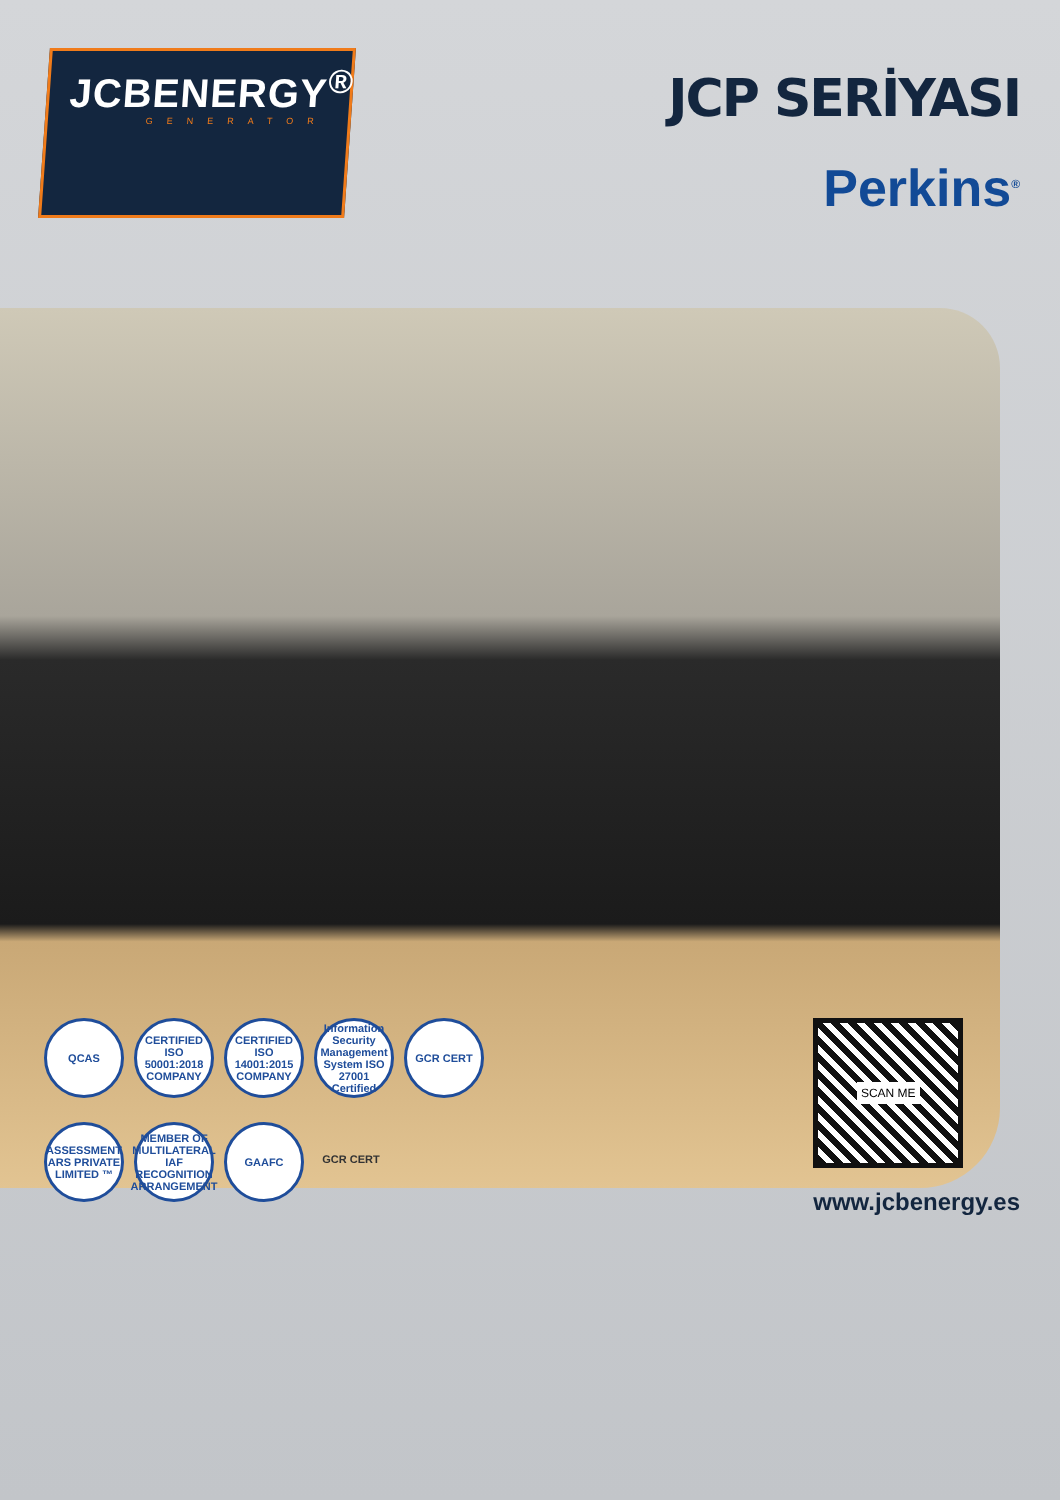JCB ENERGY<sup>®</sup>
GENERATOR
JCP SERİYASI
Perkins<sup>®</sup>
QCAS
CERTIFIED ISO 50001:2018 COMPANY
CERTIFIED ISO 14001:2015 COMPANY
Information Security Management System ISO 27001 Certified
GCR CERT
ASSESSMENT ARS PRIVATE LIMITED ™
MEMBER OF MULTILATERAL IAF RECOGNITION ARRANGEMENT
GAAFC
GCR CERT
SCAN ME
www.jcbenergy.es